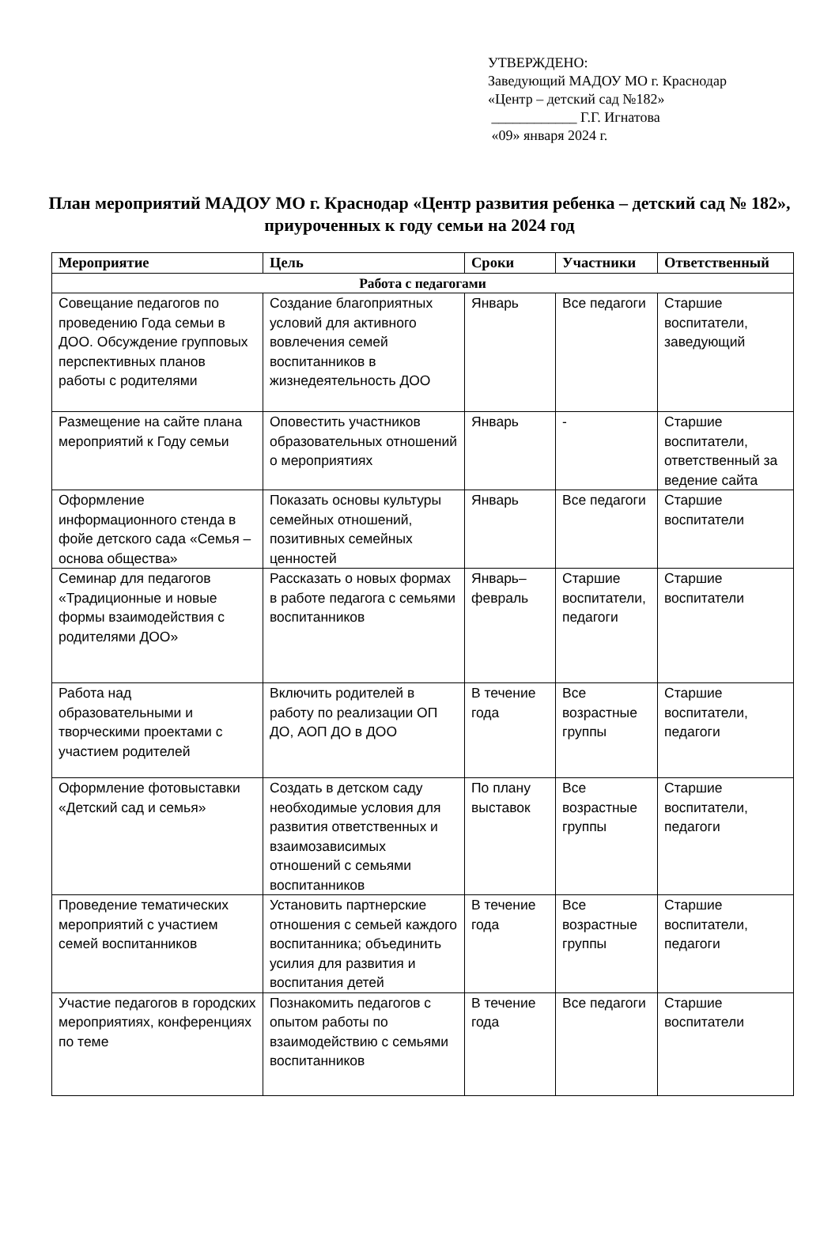УТВЕРЖДЕНО:
Заведующий МАДОУ МО г. Краснодар
«Центр – детский сад №182»
____________ Г.Г. Игнатова
«09» января 2024 г.
План мероприятий МАДОУ МО г. Краснодар «Центр развития ребенка – детский сад № 182», приуроченных к году семьи на 2024 год
| Мероприятие | Цель | Сроки | Участники | Ответственный |
| --- | --- | --- | --- | --- |
| Работа с педагогами | | | | |
| Совещание педагогов по проведению Года семьи в ДОО. Обсуждение групповых перспективных планов работы с родителями | Создание благоприятных условий для активного вовлечения семей воспитанников в жизнедеятельность ДОО | Январь | Все педагоги | Старшие воспитатели, заведующий |
| Размещение на сайте плана мероприятий к Году семьи | Оповестить участников образовательных отношений о мероприятиях | Январь | - | Старшие воспитатели, ответственный за ведение сайта |
| Оформление информационного стенда в фойе детского сада «Семья – основа общества» | Показать основы культуры семейных отношений, позитивных семейных ценностей | Январь | Все педагоги | Старшие воспитатели |
| Семинар для педагогов «Традиционные и новые формы взаимодействия с родителями ДОО» | Рассказать о новых формах в работе педагога с семьями воспитанников | Январь–февраль | Старшие воспитатели, педагоги | Старшие воспитатели |
| Работа над образовательными и творческими проектами с участием родителей | Включить родителей в работу по реализации ОП ДО, АОП ДО в ДОО | В течение года | Все возрастные группы | Старшие воспитатели, педагоги |
| Оформление фотовыставки «Детский сад и семья» | Создать в детском саду необходимые условия для развития ответственных и взаимозависимых отношений с семьями воспитанников | По плану выставок | Все возрастные группы | Старшие воспитатели, педагоги |
| Проведение тематических мероприятий с участием семей воспитанников | Установить партнерские отношения с семьей каждого воспитанника; объединить усилия для развития и воспитания детей | В течение года | Все возрастные группы | Старшие воспитатели, педагоги |
| Участие педагогов в городских мероприятиях, конференциях по теме | Познакомить педагогов с опытом работы по взаимодействию с семьями воспитанников | В течение года | Все педагоги | Старшие воспитатели |